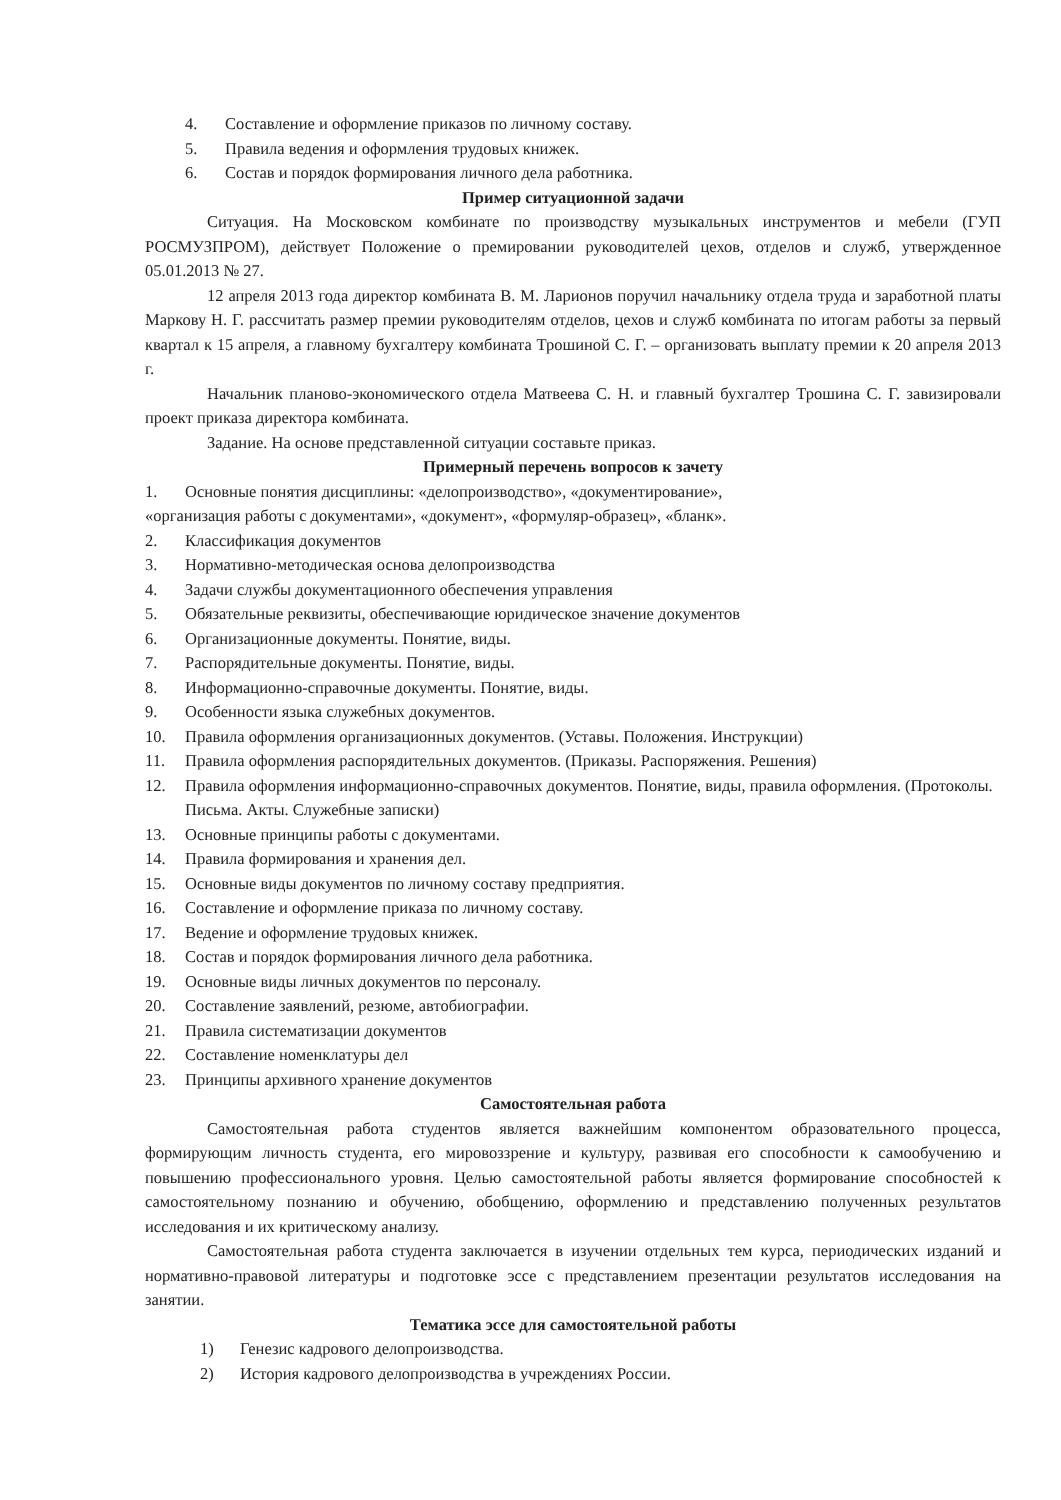4. Составление и оформление приказов по личному составу.
5. Правила ведения и оформления трудовых книжек.
6. Состав и порядок формирования личного дела работника.
Пример ситуационной задачи
Ситуация. На Московском комбинате по производству музыкальных инструментов и мебели (ГУП РОСМУЗПРОМ), действует Положение о премировании руководителей цехов, отделов и служб, утвержденное 05.01.2013 № 27.
12 апреля 2013 года директор комбината В. М. Ларионов поручил начальнику отдела труда и заработной платы Маркову Н. Г. рассчитать размер премии руководителям отделов, цехов и служб комбината по итогам работы за первый квартал к 15 апреля, а главному бухгалтеру комбината Трошиной С. Г. – организовать выплату премии к 20 апреля 2013 г.
Начальник планово-экономического отдела Матвеева С. Н. и главный бухгалтер Трошина С. Г. завизировали проект приказа директора комбината.
Задание. На основе представленной ситуации составьте приказ.
Примерный перечень вопросов к зачету
1. Основные понятия дисциплины: «делопроизводство», «документирование»,
«организация работы с документами», «документ», «формуляр-образец», «бланк».
2. Классификация документов
3. Нормативно-методическая основа делопроизводства
4. Задачи службы документационного обеспечения управления
5. Обязательные реквизиты, обеспечивающие юридическое значение документов
6. Организационные документы. Понятие, виды.
7. Распорядительные документы. Понятие, виды.
8. Информационно-справочные документы. Понятие, виды.
9. Особенности языка служебных документов.
10. Правила оформления организационных документов. (Уставы. Положения. Инструкции)
11. Правила оформления распорядительных документов. (Приказы. Распоряжения. Решения)
12. Правила оформления информационно-справочных документов. Понятие, виды, правила оформления. (Протоколы. Письма. Акты. Служебные записки)
13. Основные принципы работы с документами.
14. Правила формирования и хранения дел.
15. Основные виды документов по личному составу предприятия.
16. Составление и оформление приказа по личному составу.
17. Ведение и оформление трудовых книжек.
18. Состав и порядок формирования личного дела работника.
19. Основные виды личных документов по персоналу.
20. Составление заявлений, резюме, автобиографии.
21. Правила систематизации документов
22. Составление номенклатуры дел
23. Принципы архивного хранение документов
Самостоятельная работа
Самостоятельная работа студентов является важнейшим компонентом образовательного процесса, формирующим личность студента, его мировоззрение и культуру, развивая его способности к самообучению и повышению профессионального уровня. Целью самостоятельной работы является формирование способностей к самостоятельному познанию и обучению, обобщению, оформлению и представлению полученных результатов исследования и их критическому анализу.
Самостоятельная работа студента заключается в изучении отдельных тем курса, периодических изданий и нормативно-правовой литературы и подготовке эссе с представлением презентации результатов исследования на занятии.
Тематика эссе для самостоятельной работы
1) Генезис кадрового делопроизводства.
2) История кадрового делопроизводства в учреждениях России.